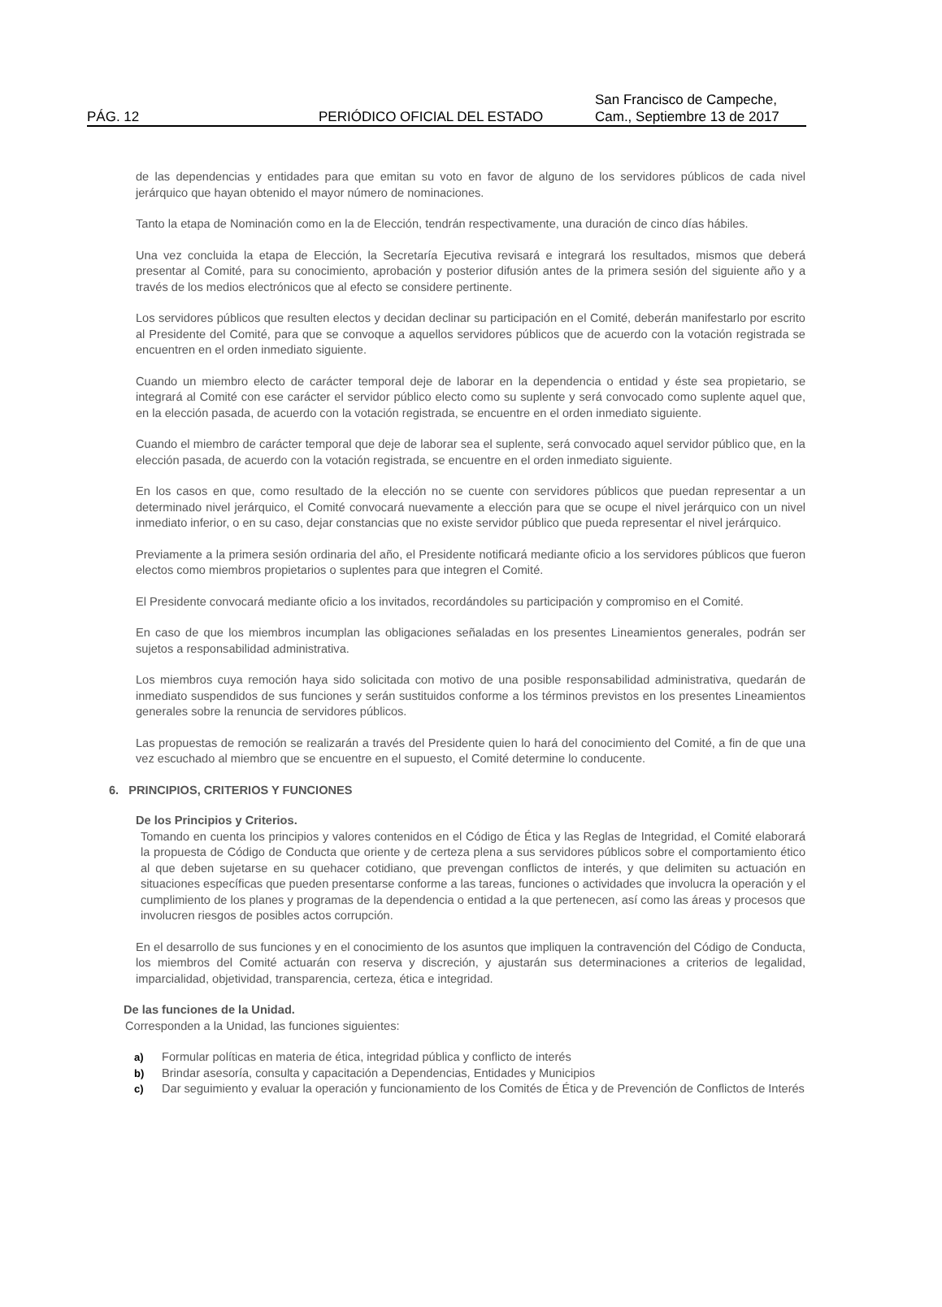PÁG. 12 PERIÓDICO OFICIAL DEL ESTADO San Francisco de Campeche,
Cam., Septiembre 13 de 2017
de las dependencias y entidades para que emitan su voto en favor de alguno de los servidores públicos de cada nivel jerárquico que hayan obtenido el mayor número de nominaciones.
Tanto la etapa de Nominación como en la de Elección, tendrán respectivamente, una duración de cinco días hábiles.
Una vez concluida la etapa de Elección, la Secretaría Ejecutiva revisará e integrará los resultados, mismos que deberá presentar al Comité, para su conocimiento, aprobación y posterior difusión antes de la primera sesión del siguiente año y a través de los medios electrónicos que al efecto se considere pertinente.
Los servidores públicos que resulten electos y decidan declinar su participación en el Comité, deberán manifestarlo por escrito al Presidente del Comité, para que se convoque a aquellos servidores públicos que de acuerdo con la votación registrada se encuentren en el orden inmediato siguiente.
Cuando un miembro electo de carácter temporal deje de laborar en la dependencia o entidad y éste sea propietario, se integrará al Comité con ese carácter el servidor público electo como su suplente y será convocado como suplente aquel que, en la elección pasada, de acuerdo con la votación registrada, se encuentre en el orden inmediato siguiente.
Cuando el miembro de carácter temporal que deje de laborar sea el suplente, será convocado aquel servidor público que, en la elección pasada, de acuerdo con la votación registrada, se encuentre en el orden inmediato siguiente.
En los casos en que, como resultado de la elección no se cuente con servidores públicos que puedan representar a un determinado nivel jerárquico, el Comité convocará nuevamente a elección para que se ocupe el nivel jerárquico con un nivel inmediato inferior, o en su caso, dejar constancias que no existe servidor público que pueda representar el nivel jerárquico.
Previamente a la primera sesión ordinaria del año, el Presidente notificará mediante oficio a los servidores públicos que fueron electos como miembros propietarios o suplentes para que integren el Comité.
El Presidente convocará mediante oficio a los invitados, recordándoles su participación y compromiso en el Comité.
En caso de que los miembros incumplan las obligaciones señaladas en los presentes Lineamientos generales, podrán ser sujetos a responsabilidad administrativa.
Los miembros cuya remoción haya sido solicitada con motivo de una posible responsabilidad administrativa, quedarán de inmediato suspendidos de sus funciones y serán sustituidos conforme a los términos previstos en los presentes Lineamientos generales sobre la renuncia de servidores públicos.
Las propuestas de remoción se realizarán a través del Presidente quien lo hará del conocimiento del Comité, a fin de que una vez escuchado al miembro que se encuentre en el supuesto, el Comité determine lo conducente.
6. PRINCIPIOS, CRITERIOS Y FUNCIONES
De los Principios y Criterios.
Tomando en cuenta los principios y valores contenidos en el Código de Ética y las Reglas de Integridad, el Comité elaborará la propuesta de Código de Conducta que oriente y de certeza plena a sus servidores públicos sobre el comportamiento ético al que deben sujetarse en su quehacer cotidiano, que prevengan conflictos de interés, y que delimiten su actuación en situaciones específicas que pueden presentarse conforme a las tareas, funciones o actividades que involucra la operación y el cumplimiento de los planes y programas de la dependencia o entidad a la que pertenecen, así como las áreas y procesos que involucren riesgos de posibles actos corrupción.
En el desarrollo de sus funciones y en el conocimiento de los asuntos que impliquen la contravención del Código de Conducta, los miembros del Comité actuarán con reserva y discreción, y ajustarán sus determinaciones a criterios de legalidad, imparcialidad, objetividad, transparencia, certeza, ética e integridad.
De las funciones de la Unidad.
Corresponden a la Unidad, las funciones siguientes:
a) Formular políticas en materia de ética, integridad pública y conflicto de interés
b) Brindar asesoría, consulta y capacitación a Dependencias, Entidades y Municipios
c) Dar seguimiento y evaluar la operación y funcionamiento de los Comités de Ética y de Prevención de Conflictos de Interés